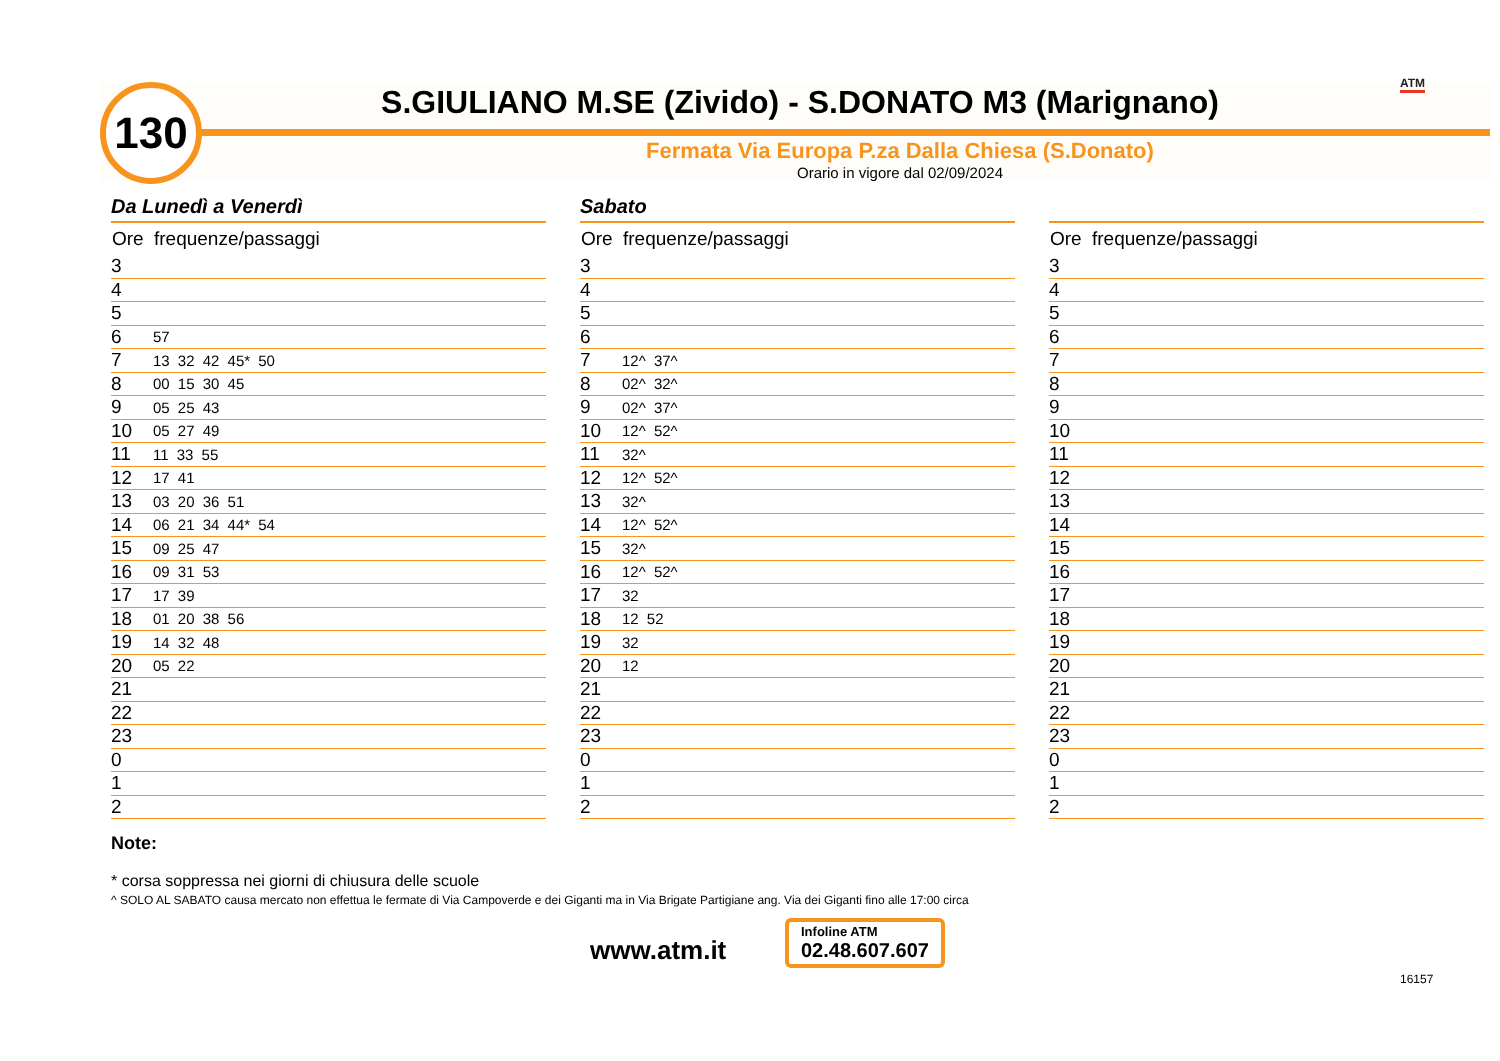130 ATM
S.GIULIANO M.SE (Zivido) - S.DONATO M3 (Marignano)
Fermata Via Europa P.za Dalla Chiesa (S.Donato)
Orario in vigore dal 02/09/2024
Da Lunedì a Venerdì
| Ore | frequenze/passaggi |
| --- | --- |
| 3 | |
| 4 | |
| 5 | |
| 6 | 57 |
| 7 | 13 32 42 45* 50 |
| 8 | 00 15 30 45 |
| 9 | 05 25 43 |
| 10 | 05 27 49 |
| 11 | 11 33 55 |
| 12 | 17 41 |
| 13 | 03 20 36 51 |
| 14 | 06 21 34 44* 54 |
| 15 | 09 25 47 |
| 16 | 09 31 53 |
| 17 | 17 39 |
| 18 | 01 20 38 56 |
| 19 | 14 32 48 |
| 20 | 05 22 |
| 21 | |
| 22 | |
| 23 | |
| 0 | |
| 1 | |
| 2 | |
Sabato
| Ore | frequenze/passaggi |
| --- | --- |
| 3 | |
| 4 | |
| 5 | |
| 6 | |
| 7 | 12^ 37^ |
| 8 | 02^ 32^ |
| 9 | 02^ 37^ |
| 10 | 12^ 52^ |
| 11 | 32^ |
| 12 | 12^ 52^ |
| 13 | 32^ |
| 14 | 12^ 52^ |
| 15 | 32^ |
| 16 | 12^ 52^ |
| 17 | 32 |
| 18 | 12 52 |
| 19 | 32 |
| 20 | 12 |
| 21 | |
| 22 | |
| 23 | |
| 0 | |
| 1 | |
| 2 | |
| Ore | frequenze/passaggi |
| --- | --- |
| 3 | |
| 4 | |
| 5 | |
| 6 | |
| 7 | |
| 8 | |
| 9 | |
| 10 | |
| 11 | |
| 12 | |
| 13 | |
| 14 | |
| 15 | |
| 16 | |
| 17 | |
| 18 | |
| 19 | |
| 20 | |
| 21 | |
| 22 | |
| 23 | |
| 0 | |
| 1 | |
| 2 | |
Note:
* corsa soppressa nei giorni di chiusura delle scuole
^ SOLO AL SABATO causa mercato non effettua le fermate di Via Campoverde e dei Giganti ma in Via Brigate Partigiane ang. Via dei Giganti fino alle 17:00 circa
www.atm.it
Infoline ATM
02.48.607.607
16157